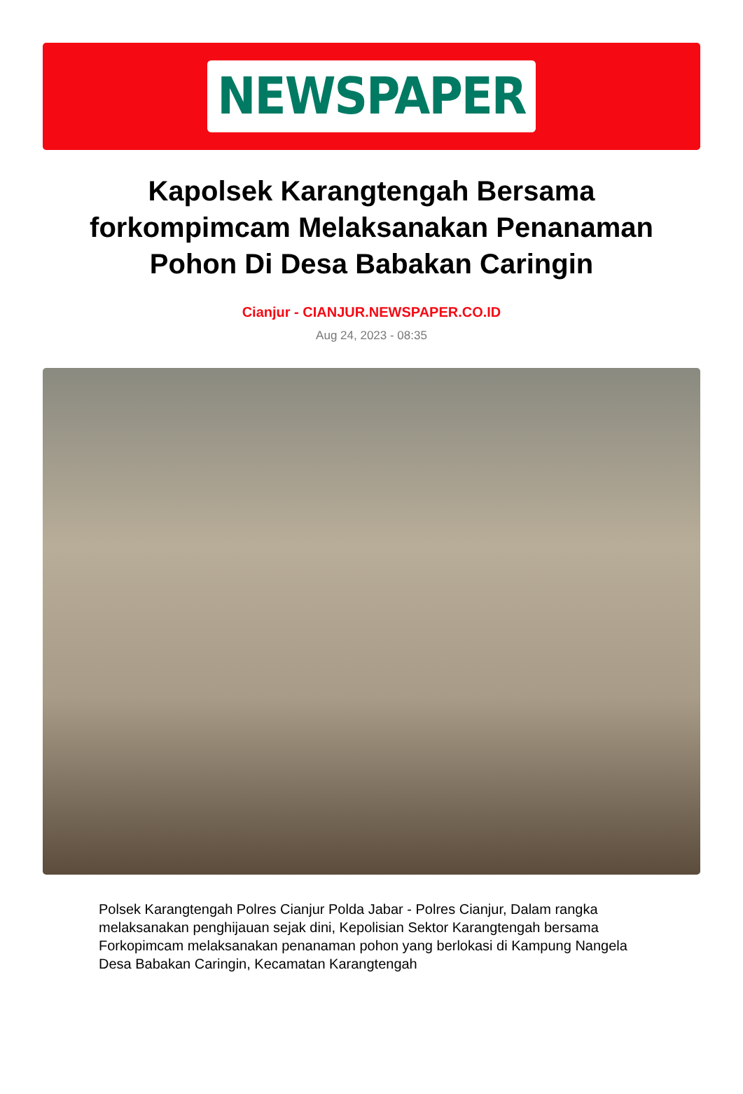NEWSPAPER
Kapolsek Karangtengah Bersama forkompimcam Melaksanakan Penanaman Pohon Di Desa Babakan Caringin
Cianjur - CIANJUR.NEWSPAPER.CO.ID
Aug 24, 2023 - 08:35
Polsek Karangtengah Polres Cianjur Polda Jabar - Polres Cianjur, Dalam rangka melaksanakan penghijauan sejak dini, Kepolisian Sektor Karangtengah bersama Forkopimcam melaksanakan penanaman pohon yang berlokasi di Kampung Nangela Desa Babakan Caringin, Kecamatan Karangtengah